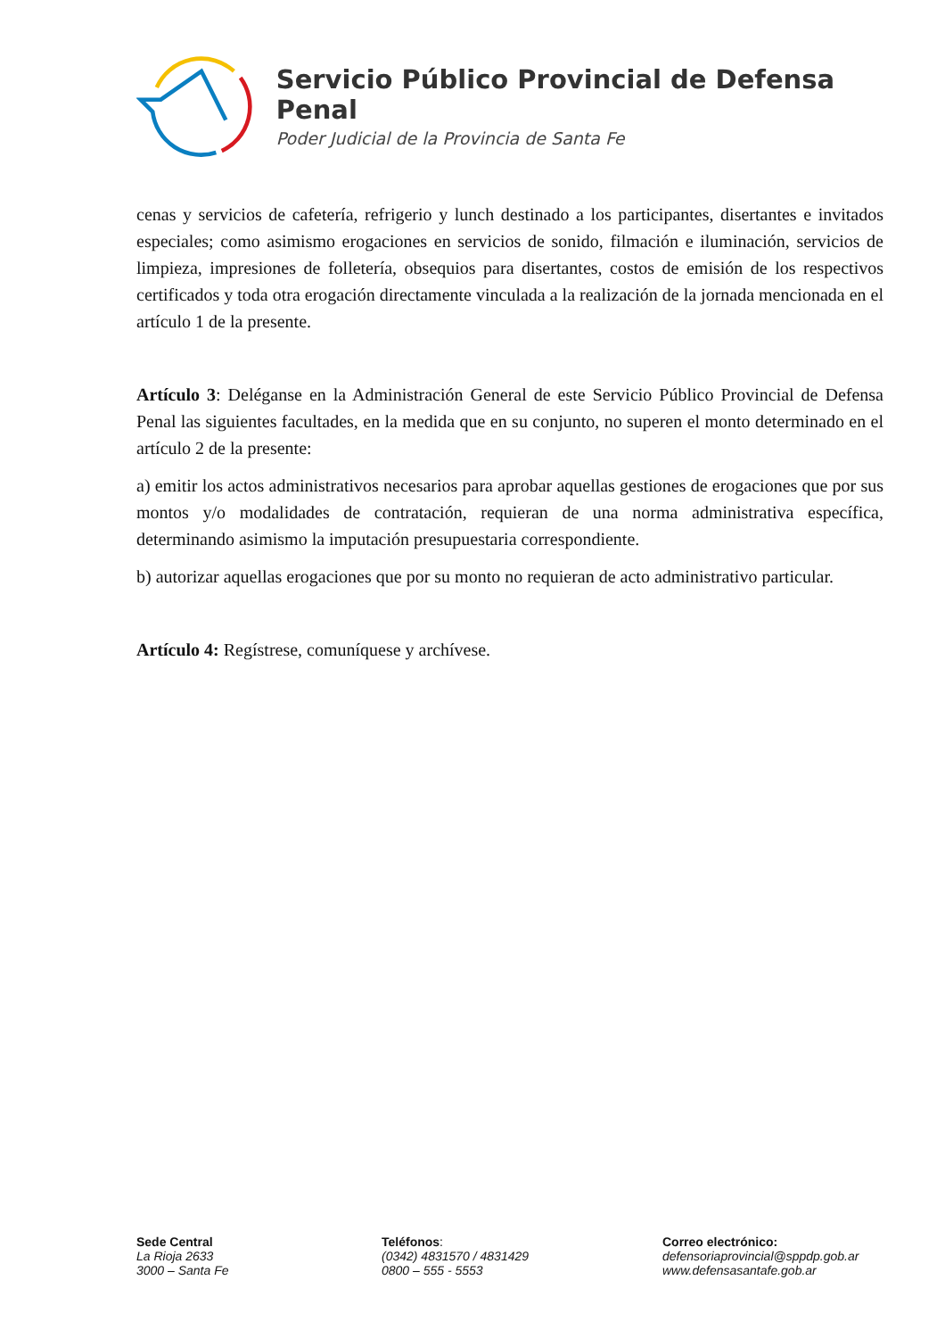Servicio Público Provincial de Defensa Penal
Poder Judicial de la Provincia de Santa Fe
cenas y servicios de cafetería, refrigerio y lunch destinado a los participantes, disertantes e invitados especiales; como asimismo erogaciones en servicios de sonido, filmación e iluminación, servicios de limpieza, impresiones de folletería, obsequios para disertantes, costos de emisión de los respectivos certificados y toda otra erogación directamente vinculada a la realización de la jornada mencionada en el artículo 1 de la presente.
Artículo 3: Deléganse en la Administración General de este Servicio Público Provincial de Defensa Penal las siguientes facultades, en la medida que en su conjunto, no superen el monto determinado en el artículo 2 de la presente:
a) emitir los actos administrativos necesarios para aprobar aquellas gestiones de erogaciones que por sus montos y/o modalidades de contratación, requieran de una norma administrativa específica, determinando asimismo la imputación presupuestaria correspondiente.
b) autorizar aquellas erogaciones que por su monto no requieran de acto administrativo particular.
Artículo 4: Regístrese, comuníquese y archívese.
Sede Central
La Rioja 2633
3000 – Santa Fe
Teléfonos:
(0342) 4831570 / 4831429
0800 – 555 - 5553
Correo electrónico:
defensoriaprovincial@sppdp.gob.ar
www.defensasantafe.gob.ar